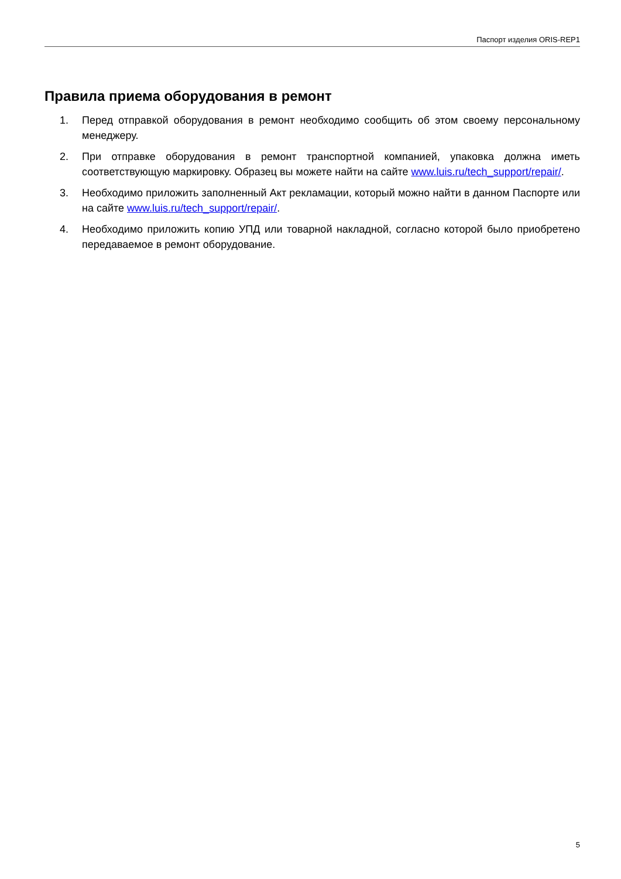Паспорт изделия ORIS-REP1
Правила приема оборудования в ремонт
1. Перед отправкой оборудования в ремонт необходимо сообщить об этом своему персональному менеджеру.
2. При отправке оборудования в ремонт транспортной компанией, упаковка должна иметь соответствующую маркировку. Образец вы можете найти на сайте www.luis.ru/tech_support/repair/.
3. Необходимо приложить заполненный Акт рекламации, который можно найти в данном Паспорте или на сайте www.luis.ru/tech_support/repair/.
4. Необходимо приложить копию УПД или товарной накладной, согласно которой было приобретено передаваемое в ремонт оборудование.
5